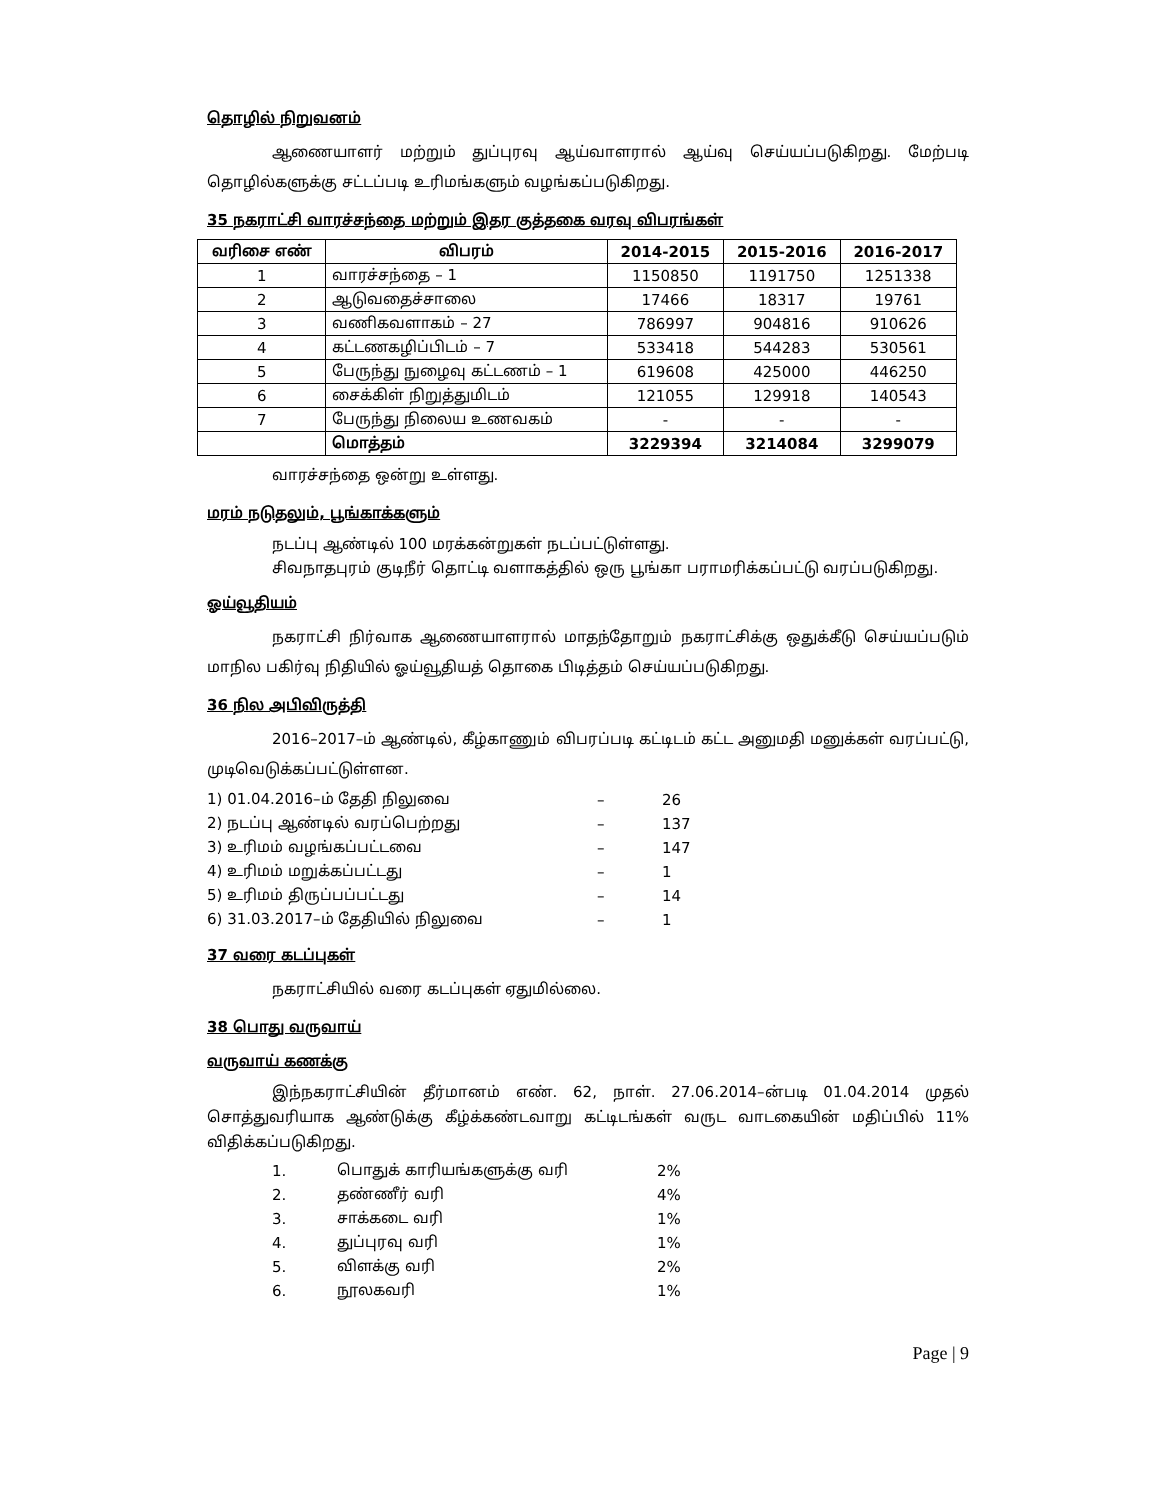தொழில் நிறுவனம்
ஆணையாளர் மற்றும் துப்புரவு ஆய்வாளரால் ஆய்வு செய்யப்படுகிறது. மேற்படி தொழில்களுக்கு சட்டப்படி உரிமங்களும் வழங்கப்படுகிறது.
35 நகராட்சி வாரச்சந்தை மற்றும் இதர குத்தகை வரவு விபரங்கள்
| வரிசை எண் | விபரம் | 2014-2015 | 2015-2016 | 2016-2017 |
| --- | --- | --- | --- | --- |
| 1 | வாரச்சந்தை – 1 | 1150850 | 1191750 | 1251338 |
| 2 | ஆடுவதைச்சாலை | 17466 | 18317 | 19761 |
| 3 | வணிகவளாகம் – 27 | 786997 | 904816 | 910626 |
| 4 | கட்டணகழிப்பிடம் – 7 | 533418 | 544283 | 530561 |
| 5 | பேருந்து நுழைவு கட்டணம் – 1 | 619608 | 425000 | 446250 |
| 6 | சைக்கிள் நிறுத்துமிடம் | 121055 | 129918 | 140543 |
| 7 | பேருந்து நிலைய உணவகம் | - | - | - |
| | மொத்தம் | 3229394 | 3214084 | 3299079 |
வாரச்சந்தை ஒன்று உள்ளது.
மரம் நடுதலும், பூங்காக்களும்
நடப்பு ஆண்டில் 100 மரக்கன்றுகள் நடப்பட்டுள்ளது.
சிவநாதபுரம் குடிநீர் தொட்டி வளாகத்தில் ஒரு பூங்கா பராமரிக்கப்பட்டு வரப்படுகிறது.
ஓய்வூதியம்
நகராட்சி நிர்வாக ஆணையாளரால் மாதந்தோறும் நகராட்சிக்கு ஒதுக்கீடு செய்யப்படும் மாநில பகிர்வு நிதியில் ஓய்வூதியத் தொகை பிடித்தம் செய்யப்படுகிறது.
36 நில அபிவிருத்தி
2016–2017–ம் ஆண்டில், கீழ்காணும் விபரப்படி கட்டிடம் கட்ட அனுமதி மனுக்கள் வரப்பட்டு, முடிவெடுக்கப்பட்டுள்ளன.
| 1) 01.04.2016–ம் தேதி நிலுவை | – | 26 |
| 2) நடப்பு ஆண்டில் வரப்பெற்றது | – | 137 |
| 3) உரிமம் வழங்கப்பட்டவை | – | 147 |
| 4) உரிமம் மறுக்கப்பட்டது | – | 1 |
| 5) உரிமம் திருப்பப்பட்டது | – | 14 |
| 6) 31.03.2017–ம் தேதியில் நிலுவை | – | 1 |
37 வரை கடப்புகள்
நகராட்சியில் வரை கடப்புகள் ஏதுமில்லை.
38 பொது வருவாய்
வருவாய் கணக்கு
இந்நகராட்சியின் தீர்மானம் எண். 62, நாள். 27.06.2014–ன்படி 01.04.2014 முதல் சொத்துவரியாக ஆண்டுக்கு கீழ்க்கண்டவாறு கட்டிடங்கள் வருட வாடகையின் மதிப்பில் 11% விதிக்கப்படுகிறது.
| 1. | பொதுக் காரியங்களுக்கு வரி | 2% |
| 2. | தண்ணீர் வரி | 4% |
| 3. | சாக்கடை வரி | 1% |
| 4. | துப்புரவு வரி | 1% |
| 5. | விளக்கு வரி | 2% |
| 6. | நூலகவரி | 1% |
Page | 9